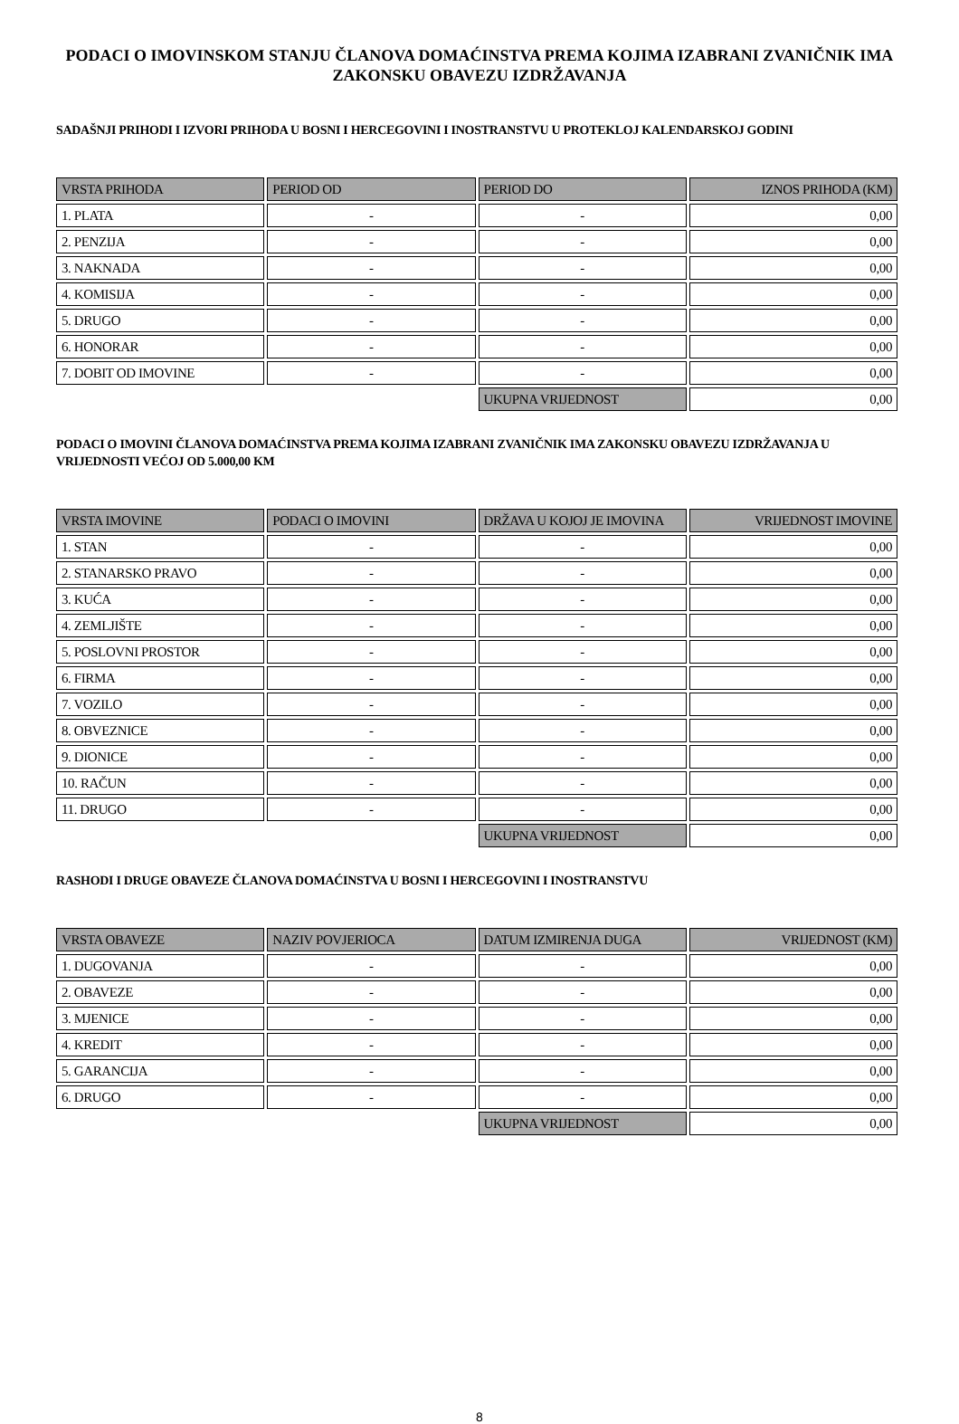PODACI O IMOVINSKOM STANJU ČLANOVA DOMAĆINSTVA PREMA KOJIMA IZABRANI ZVANIČNIK IMA ZAKONSKU OBAVEZU IZDRŽAVANJA
SADAŠNJI PRIHODI I IZVORI PRIHODA U BOSNI I HERCEGOVINI I INOSTRANSTVU U PROTEKLOJ KALENDARSKOJ GODINI
| VRSTA PRIHODA | PERIOD OD | PERIOD DO | IZNOS PRIHODA (KM) |
| --- | --- | --- | --- |
| 1. PLATA | - | - | 0,00 |
| 2. PENZIJA | - | - | 0,00 |
| 3. NAKNADA | - | - | 0,00 |
| 4. KOMISIJA | - | - | 0,00 |
| 5. DRUGO | - | - | 0,00 |
| 6. HONORAR | - | - | 0,00 |
| 7. DOBIT OD IMOVINE | - | - | 0,00 |
| | | UKUPNA VRIJEDNOST | 0,00 |
PODACI O IMOVINI ČLANOVA DOMAĆINSTVA PREMA KOJIMA IZABRANI ZVANIČNIK IMA ZAKONSKU OBAVEZU IZDRŽAVANJA U VRIJEDNOSTI VEĆOJ OD 5.000,00 KM
| VRSTA IMOVINE | PODACI O IMOVINI | DRŽAVA U KOJOJ JE IMOVINA | VRIJEDNOST IMOVINE |
| --- | --- | --- | --- |
| 1. STAN | - | - | 0,00 |
| 2. STANARSKO PRAVO | - | - | 0,00 |
| 3. KUĆA | - | - | 0,00 |
| 4. ZEMLJIŠTE | - | - | 0,00 |
| 5. POSLOVNI PROSTOR | - | - | 0,00 |
| 6. FIRMA | - | - | 0,00 |
| 7. VOZILO | - | - | 0,00 |
| 8. OBVEZNICE | - | - | 0,00 |
| 9. DIONICE | - | - | 0,00 |
| 10. RAČUN | - | - | 0,00 |
| 11. DRUGO | - | - | 0,00 |
| | | UKUPNA VRIJEDNOST | 0,00 |
RASHODI I DRUGE OBAVEZE ČLANOVA DOMAĆINSTVA U BOSNI I HERCEGOVINI I INOSTRANSTVU
| VRSTA OBAVEZE | NAZIV POVJERIOCA | DATUM IZMIRENJA DUGA | VRIJEDNOST (KM) |
| --- | --- | --- | --- |
| 1. DUGOVANJA | - | - | 0,00 |
| 2. OBAVEZE | - | - | 0,00 |
| 3. MJENICE | - | - | 0,00 |
| 4. KREDIT | - | - | 0,00 |
| 5. GARANCIJA | - | - | 0,00 |
| 6. DRUGO | - | - | 0,00 |
| | | UKUPNA VRIJEDNOST | 0,00 |
8